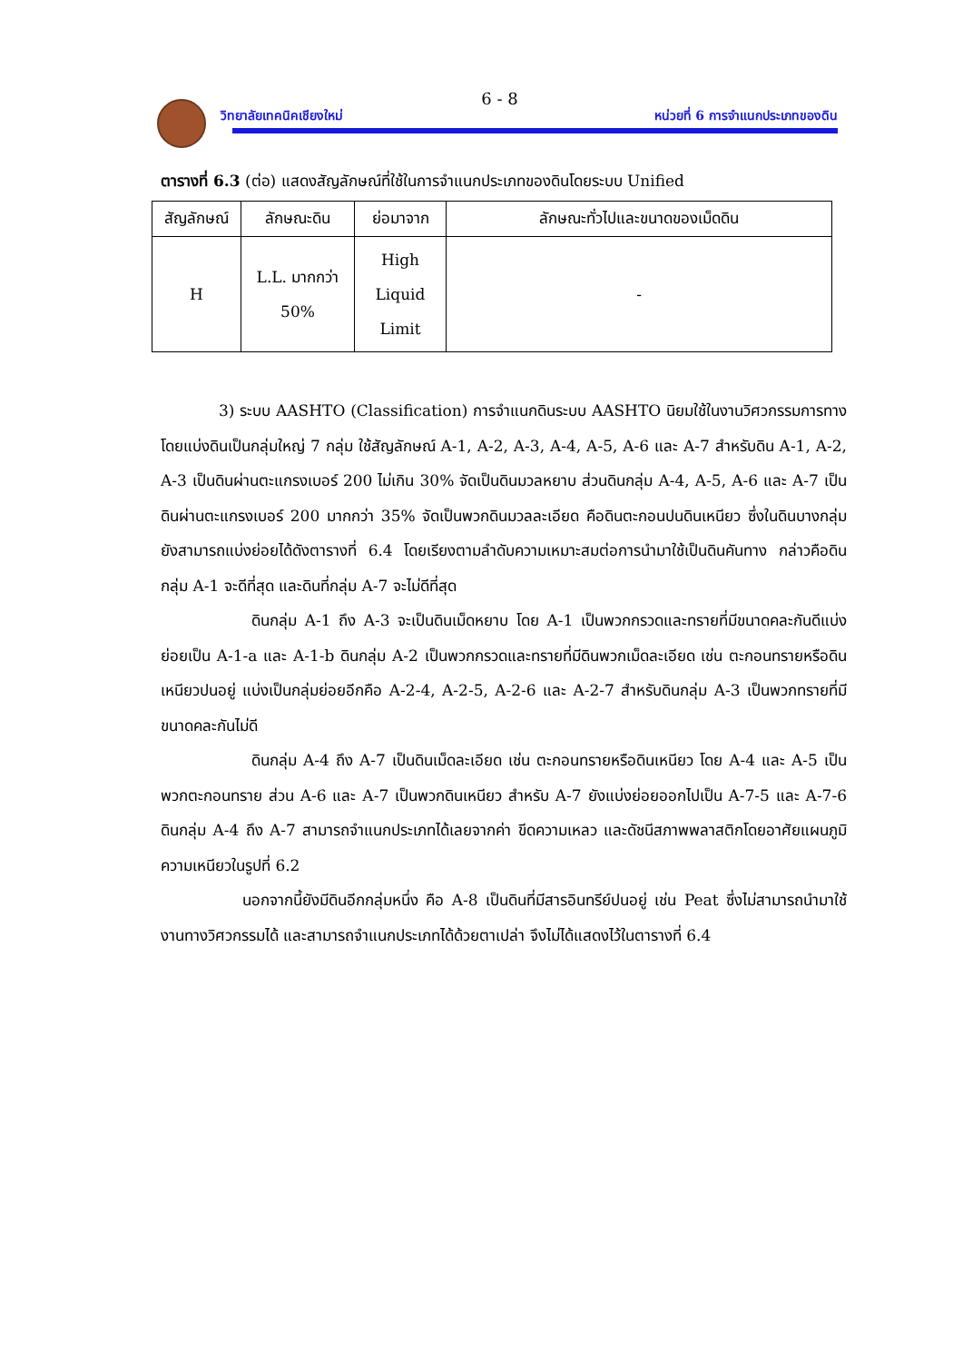6 - 8
วิทยาลัยเทคนิคเชียงใหม่ หน่วยที่ 6 การจำแนกประเภทของดิน
ตารางที่ 6.3 (ต่อ) แสดงสัญลักษณ์ที่ใช้ในการจำแนกประเภทของดินโดยระบบ Unified
| สัญลักษณ์ | ลักษณะดิน | ย่อมาจาก | ลักษณะทั่วไปและขนาดของเม็ดดิน |
| --- | --- | --- | --- |
| H | L.L. มากกว่า 50% | High Liquid Limit | - |
3) ระบบ AASHTO (Classification) การจำแนกดินระบบ AASHTO นิยมใช้ในงานวิศวกรรมการทาง โดยแบ่งดินเป็นกลุ่มใหญ่ 7 กลุ่ม ใช้สัญลักษณ์ A-1, A-2, A-3, A-4, A-5, A-6 และ A-7 สำหรับดิน A-1, A-2, A-3 เป็นดินผ่านตะแกรงเบอร์ 200 ไม่เกิน 30% จัดเป็นดินมวลหยาบ ส่วนดินกลุ่ม A-4, A-5, A-6 และ A-7 เป็นดินผ่านตะแกรงเบอร์ 200 มากกว่า 35% จัดเป็นพวกดินมวลละเอียด คือดินตะกอนปนดินเหนียว ซึ่งในดินบางกลุ่มยังสามารถแบ่งย่อยได้ดังตารางที่ 6.4 โดยเรียงตามลำดับความเหมาะสมต่อการนำมาใช้เป็นดินคันทาง กล่าวคือดินกลุ่ม A-1 จะดีที่สุด และดินที่กลุ่ม A-7 จะไม่ดีที่สุด
ดินกลุ่ม A-1 ถึง A-3 จะเป็นดินเม็ดหยาบ โดย A-1 เป็นพวกกรวดและทรายที่มีขนาดคละกันดีแบ่งย่อยเป็น A-1-a และ A-1-b ดินกลุ่ม A-2 เป็นพวกกรวดและทรายที่มีดินพวกเม็ดละเอียด เช่น ตะกอนทรายหรือดินเหนียวปนอยู่ แบ่งเป็นกลุ่มย่อยอีกคือ A-2-4, A-2-5, A-2-6 และ A-2-7 สำหรับดินกลุ่ม A-3 เป็นพวกทรายที่มีขนาดคละกันไม่ดี
ดินกลุ่ม A-4 ถึง A-7 เป็นดินเม็ดละเอียด เช่น ตะกอนทรายหรือดินเหนียว โดย A-4 และ A-5 เป็นพวกตะกอนทราย ส่วน A-6 และ A-7 เป็นพวกดินเหนียว สำหรับ A-7 ยังแบ่งย่อยออกไปเป็น A-7-5 และ A-7-6 ดินกลุ่ม A-4 ถึง A-7 สามารถจำแนกประเภทได้เลยจากค่า ขีดความเหลว และดัชนีสภาพพลาสติกโดยอาศัยแผนภูมิความเหนียวในรูปที่ 6.2
นอกจากนี้ยังมีดินอีกกลุ่มหนึ่ง คือ A-8 เป็นดินที่มีสารอินทรีย์ปนอยู่ เช่น Peat ซึ่งไม่สามารถนำมาใช้งานทางวิศวกรรมได้ และสามารถจำแนกประเภทได้ด้วยตาเปล่า จึงไม่ได้แสดงไว้ในตารางที่ 6.4